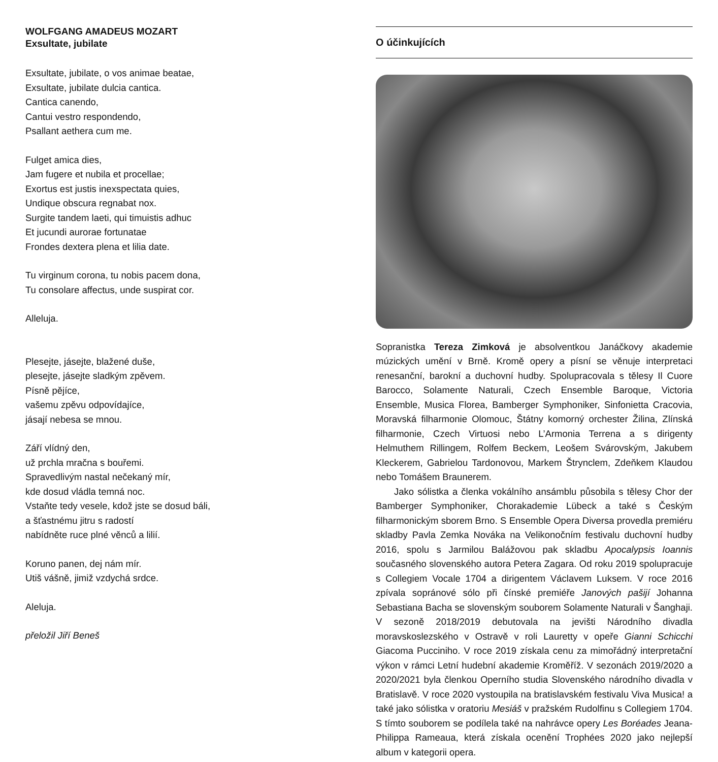WOLFGANG AMADEUS MOZART
Exsultate, jubilate
Exsultate, jubilate, o vos animae beatae,
Exsultate, jubilate dulcia cantica.
Cantica canendo,
Cantui vestro respondendo,
Psallant aethera cum me.
Fulget amica dies,
Jam fugere et nubila et procellae;
Exortus est justis inexspectata quies,
Undique obscura regnabat nox.
Surgite tandem laeti, qui timuistis adhuc
Et jucundi aurorae fortunatae
Frondes dextera plena et lilia date.
Tu virginum corona, tu nobis pacem dona,
Tu consolare affectus, unde suspirat cor.
Alleluja.
Plesejte, jásejte, blažené duše,
plesejte, jásejte sladkým zpěvem.
Písně pějíce,
vašemu zpěvu odpovídajíce,
jásají nebesa se mnou.
Září vlídný den,
už prchla mračna s bouřemi.
Spravedlivým nastal nečekaný mír,
kde dosud vládla temná noc.
Vstaňte tedy vesele, kdož jste se dosud báli,
a šťastnému jitru s radostí
nabídněte ruce plné věnců a lilií.
Koruno panen, dej nám mír.
Utiš vášně, jimiž vzdychá srdce.
Aleluja.
přeložil Jiří Beneš
O účinkujících
Sopranistka Tereza Zimková je absolventkou Janáčkovy akademie múzických umění v Brně. Kromě opery a písní se věnuje interpretaci renesanční, barokní a duchovní hudby. Spolupracovala s tělesy Il Cuore Barocco, Solamente Naturali, Czech Ensemble Baroque, Victoria Ensemble, Musica Florea, Bamberger Symphoniker, Sinfonietta Cracovia, Moravská filharmonie Olomouc, Štátny komorný orchester Žilina, Zlínská filharmonie, Czech Virtuosi nebo L’Armonia Terrena a s dirigenty Helmuthem Rillingem, Rolfem Beckem, Leošem Svárovským, Jakubem Kleckerem, Gabrielou Tardonovou, Markem Štrynclem, Zdeňkem Klaudou nebo Tomášem Braunerem.
Jako sólistka a členka vokálního ansámblu působila s tělesy Chor der Bamberger Symphoniker, Chorakademie Lübeck a také s Českým filharmonickým sborem Brno. S Ensemble Opera Diversa provedla premiéru skladby Pavla Zemka Nováka na Velikonočním festivalu duchovní hudby 2016, spolu s Jarmilou Balážovou pak skladbu Apocalypsis Ioannis současného slovenského autora Petera Zagara. Od roku 2019 spolupracuje s Collegiem Vocale 1704 a dirigentem Václavem Luksem. V roce 2016 zpívala sopránové sólo při čínské premiéře Janových pašijí Johanna Sebastiana Bacha se slovenským souborem Solamente Naturali v Šanghaji. V sezoně 2018/2019 debutovala na jevišti Národního divadla moravskoslezského v Ostravě v roli Lauretty v opeře Gianni Schicchi Giacoma Pucciniho. V roce 2019 získala cenu za mimořádný interpretační výkon v rámci Letní hudební akademie Kroměříž. V sezonách 2019/2020 a 2020/2021 byla členkou Operního studia Slovenského národního divadla v Bratislavě. V roce 2020 vystoupila na bratislavském festivalu Viva Musica! a také jako sólistka v oratoriu Mesiáš v pražském Rudolfinu s Collegiem 1704. S tímto souborem se podílela také na nahrávce opery Les Boréades Jeana-Philippa Rameaua, která získala ocenění Trophées 2020 jako nejlepší album v kategorii opera.